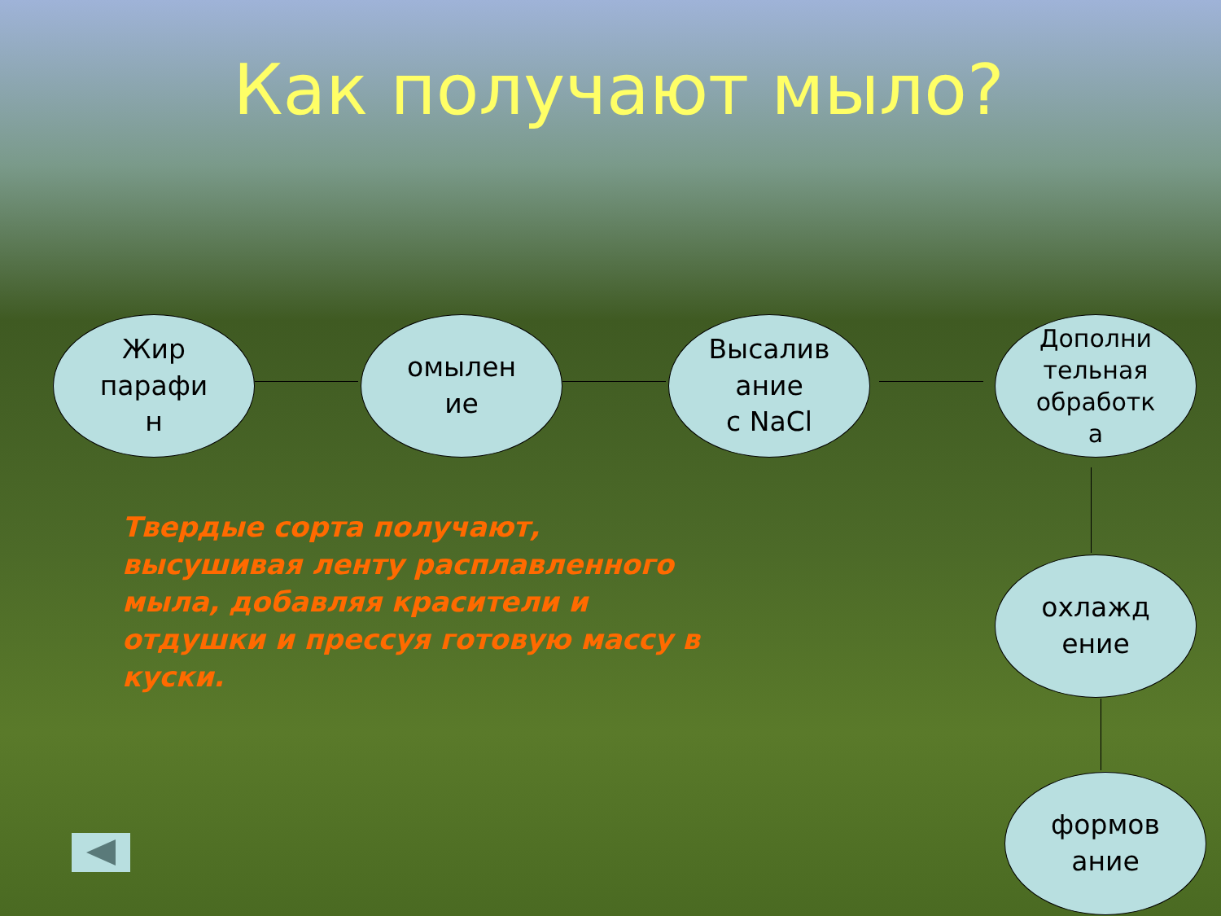Как получают мыло?
Жир
парафи
н
омылен
ие
Высалив
ание
с NaCl
Дополни
тельная
обработк
а
охлажд
ение
формов
ание
Твердые сорта получают, высушивая ленту расплавленного мыла, добавляя красители и отдушки и прессуя готовую массу в куски.